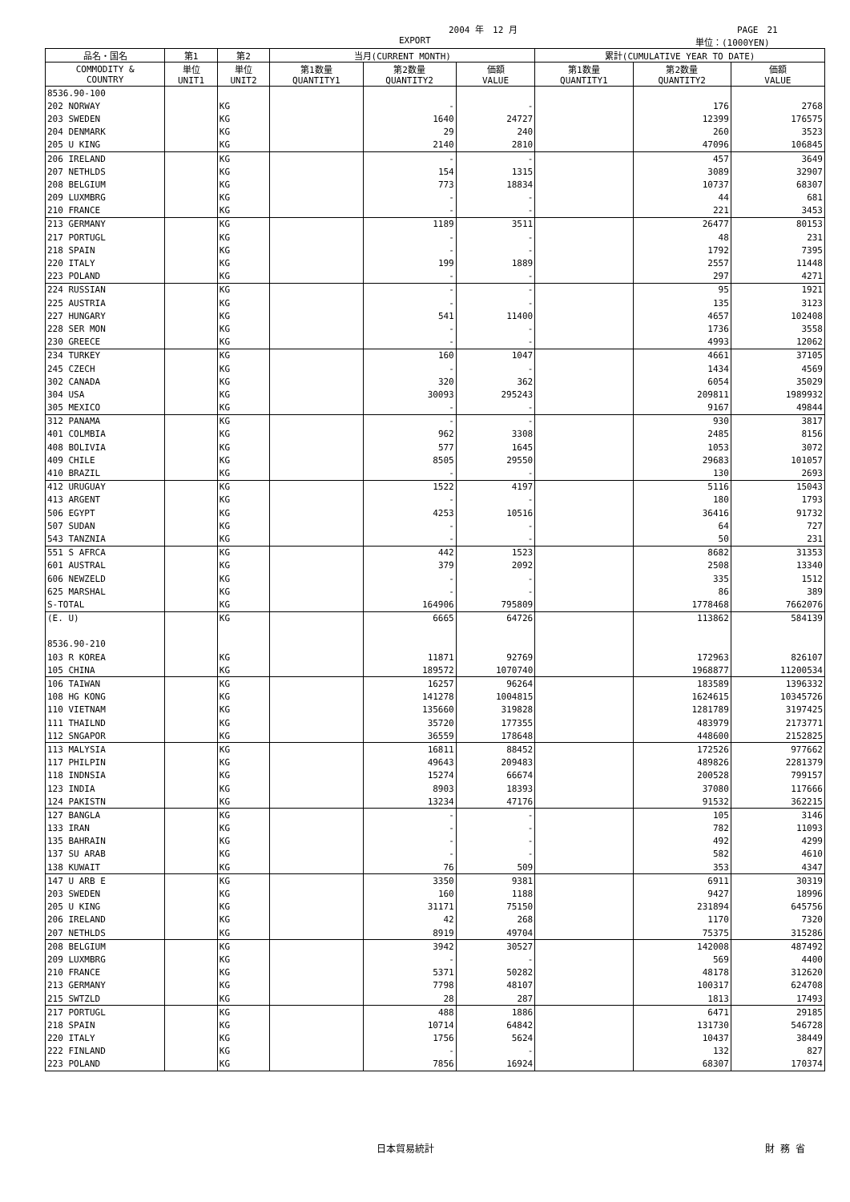2004 年　12 月 PAGE　21
EXPORT 単位：(1000YEN)
| 品名・国名 | 第1 | 第2 | 当月(CURRENT MONTH) | | | 累計(CUMULATIVE YEAR TO DATE) | | |
| --- | --- | --- | --- | --- | --- | --- | --- | --- |
| COMMODITY & COUNTRY | 単位 UNIT1 | 単位 UNIT2 | 第1数量 QUANTITY1 | 第2数量 QUANTITY2 | 価額 VALUE | 第1数量 QUANTITY1 | 第2数量 QUANTITY2 | 価額 VALUE |
| 8536.90-100 | | | | | | | | |
| 202 NORWAY | | KG | | - | - | | 176 | 2768 |
| 203 SWEDEN | | KG | | 1640 | 24727 | | 12399 | 176575 |
| 204 DENMARK | | KG | | 29 | 240 | | 260 | 3523 |
| 205 U KING | | KG | | 2140 | 2810 | | 47096 | 106845 |
| 206 IRELAND | | KG | | - | - | | 457 | 3649 |
| 207 NETHLDS | | KG | | 154 | 1315 | | 3089 | 32907 |
| 208 BELGIUM | | KG | | 773 | 18834 | | 10737 | 68307 |
| 209 LUXMBRG | | KG | | - | - | | 44 | 681 |
| 210 FRANCE | | KG | | - | - | | 221 | 3453 |
| 213 GERMANY | | KG | | 1189 | 3511 | | 26477 | 80153 |
| 217 PORTUGL | | KG | | - | - | | 48 | 231 |
| 218 SPAIN | | KG | | - | - | | 1792 | 7395 |
| 220 ITALY | | KG | | 199 | 1889 | | 2557 | 11448 |
| 223 POLAND | | KG | | - | - | | 297 | 4271 |
| 224 RUSSIAN | | KG | | - | - | | 95 | 1921 |
| 225 AUSTRIA | | KG | | - | - | | 135 | 3123 |
| 227 HUNGARY | | KG | | 541 | 11400 | | 4657 | 102408 |
| 228 SER MON | | KG | | - | - | | 1736 | 3558 |
| 230 GREECE | | KG | | - | - | | 4993 | 12062 |
| 234 TURKEY | | KG | | 160 | 1047 | | 4661 | 37105 |
| 245 CZECH | | KG | | - | - | | 1434 | 4569 |
| 302 CANADA | | KG | | 320 | 362 | | 6054 | 35029 |
| 304 USA | | KG | | 30093 | 295243 | | 209811 | 1989932 |
| 305 MEXICO | | KG | | - | - | | 9167 | 49844 |
| 312 PANAMA | | KG | | - | - | | 930 | 3817 |
| 401 COLMBIA | | KG | | 962 | 3308 | | 2485 | 8156 |
| 408 BOLIVIA | | KG | | 577 | 1645 | | 1053 | 3072 |
| 409 CHILE | | KG | | 8505 | 29550 | | 29683 | 101057 |
| 410 BRAZIL | | KG | | - | - | | 130 | 2693 |
| 412 URUGUAY | | KG | | 1522 | 4197 | | 5116 | 15043 |
| 413 ARGENT | | KG | | - | - | | 180 | 1793 |
| 506 EGYPT | | KG | | 4253 | 10516 | | 36416 | 91732 |
| 507 SUDAN | | KG | | - | - | | 64 | 727 |
| 543 TANZNIA | | KG | | - | - | | 50 | 231 |
| 551 S AFRCA | | KG | | 442 | 1523 | | 8682 | 31353 |
| 601 AUSTRAL | | KG | | 379 | 2092 | | 2508 | 13340 |
| 606 NEWZELD | | KG | | - | - | | 335 | 1512 |
| 625 MARSHAL | | KG | | - | - | | 86 | 389 |
| S-TOTAL | | KG | | 164906 | 795809 | | 1778468 | 7662076 |
| (E. U) | | KG | | 6665 | 64726 | | 113862 | 584139 |
| 8536.90-210 | | | | | | | | |
| 103 R KOREA | | KG | | 11871 | 92769 | | 172963 | 826107 |
| 105 CHINA | | KG | | 189572 | 1070740 | | 1968877 | 11200534 |
| 106 TAIWAN | | KG | | 16257 | 96264 | | 183589 | 1396332 |
| 108 HG KONG | | KG | | 141278 | 1004815 | | 1624615 | 10345726 |
| 110 VIETNAM | | KG | | 135660 | 319828 | | 1281789 | 3197425 |
| 111 THAILND | | KG | | 35720 | 177355 | | 483979 | 2173771 |
| 112 SNGAPOR | | KG | | 36559 | 178648 | | 448600 | 2152825 |
| 113 MALYSIA | | KG | | 16811 | 88452 | | 172526 | 977662 |
| 117 PHILPIN | | KG | | 49643 | 209483 | | 489826 | 2281379 |
| 118 INDNSIA | | KG | | 15274 | 66674 | | 200528 | 799157 |
| 123 INDIA | | KG | | 8903 | 18393 | | 37080 | 117666 |
| 124 PAKISTN | | KG | | 13234 | 47176 | | 91532 | 362215 |
| 127 BANGLA | | KG | | - | - | | 105 | 3146 |
| 133 IRAN | | KG | | - | - | | 782 | 11093 |
| 135 BAHRAIN | | KG | | - | - | | 492 | 4299 |
| 137 SU ARAB | | KG | | - | - | | 582 | 4610 |
| 138 KUWAIT | | KG | | 76 | 509 | | 353 | 4347 |
| 147 U ARB E | | KG | | 3350 | 9381 | | 6911 | 30319 |
| 203 SWEDEN | | KG | | 160 | 1188 | | 9427 | 18996 |
| 205 U KING | | KG | | 31171 | 75150 | | 231894 | 645756 |
| 206 IRELAND | | KG | | 42 | 268 | | 1170 | 7320 |
| 207 NETHLDS | | KG | | 8919 | 49704 | | 75375 | 315286 |
| 208 BELGIUM | | KG | | 3942 | 30527 | | 142008 | 487492 |
| 209 LUXMBRG | | KG | | - | - | | 569 | 4400 |
| 210 FRANCE | | KG | | 5371 | 50282 | | 48178 | 312620 |
| 213 GERMANY | | KG | | 7798 | 48107 | | 100317 | 624708 |
| 215 SWTZLD | | KG | | 28 | 287 | | 1813 | 17493 |
| 217 PORTUGL | | KG | | 488 | 1886 | | 6471 | 29185 |
| 218 SPAIN | | KG | | 10714 | 64842 | | 131730 | 546728 |
| 220 ITALY | | KG | | 1756 | 5624 | | 10437 | 38449 |
| 222 FINLAND | | KG | | - | - | | 132 | 827 |
| 223 POLAND | | KG | | 7856 | 16924 | | 68307 | 170374 |
日本貿易統計 財 務 省